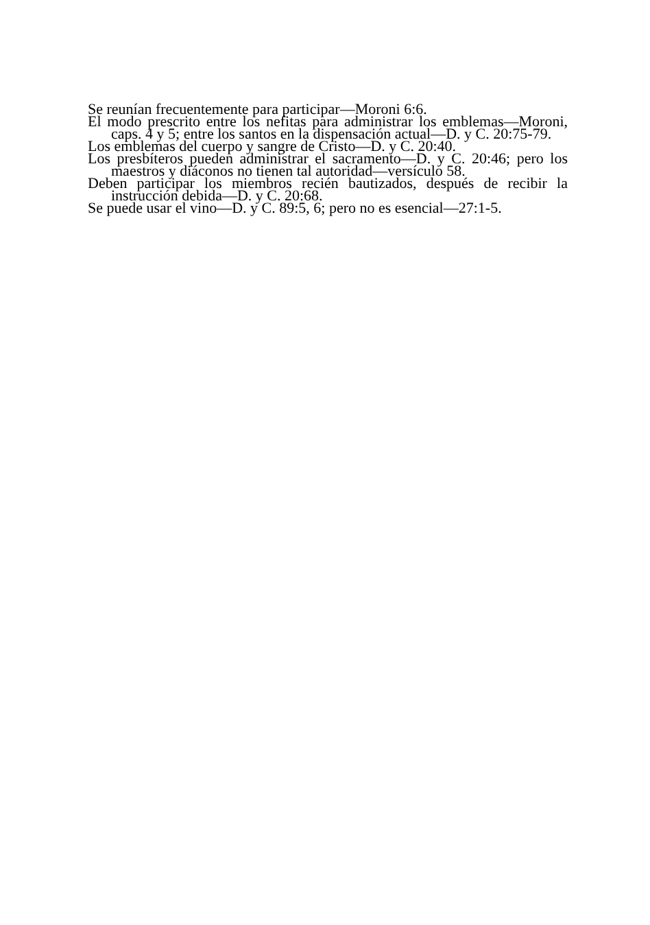Se reunían frecuentemente para participar—Moroni 6:6.
El modo prescrito entre los nefitas para administrar los emblemas—Moroni, caps. 4 y 5; entre los santos en la dispensación actual—D. y C. 20:75-79.
Los emblemas del cuerpo y sangre de Cristo—D. y C. 20:40.
Los presbíteros pueden administrar el sacramento—D. y C. 20:46; pero los maestros y diáconos no tienen tal autoridad—versículo 58.
Deben participar los miembros recién bautizados, después de recibir la instrucción debida—D. y C. 20:68.
Se puede usar el vino—D. y C. 89:5, 6; pero no es esencial—27:1-5.